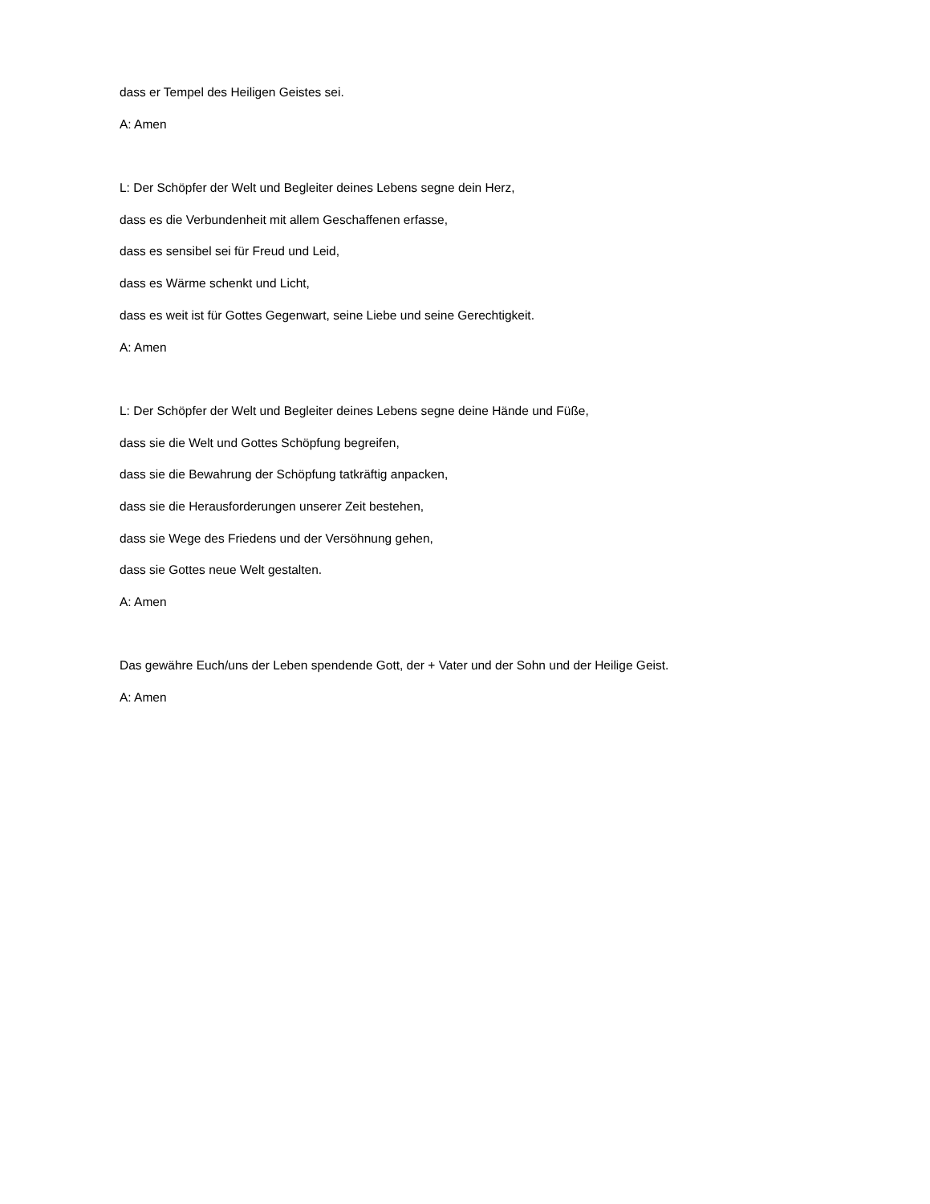dass er Tempel des Heiligen Geistes sei.
A: Amen
L: Der Schöpfer der Welt und Begleiter deines Lebens segne dein Herz,
dass es die Verbundenheit mit allem Geschaffenen erfasse,
dass es sensibel sei für Freud und Leid,
dass es Wärme schenkt und Licht,
dass es weit ist für Gottes Gegenwart, seine Liebe und seine Gerechtigkeit.
A: Amen
L: Der Schöpfer der Welt und Begleiter deines Lebens segne deine Hände und Füße,
dass sie die Welt und Gottes Schöpfung begreifen,
dass sie die Bewahrung der Schöpfung tatkräftig anpacken,
dass sie die Herausforderungen unserer Zeit bestehen,
dass sie Wege des Friedens und der Versöhnung gehen,
dass sie Gottes neue Welt gestalten.
A: Amen
Das gewähre Euch/uns der Leben spendende Gott, der + Vater und der Sohn und der Heilige Geist.
A: Amen